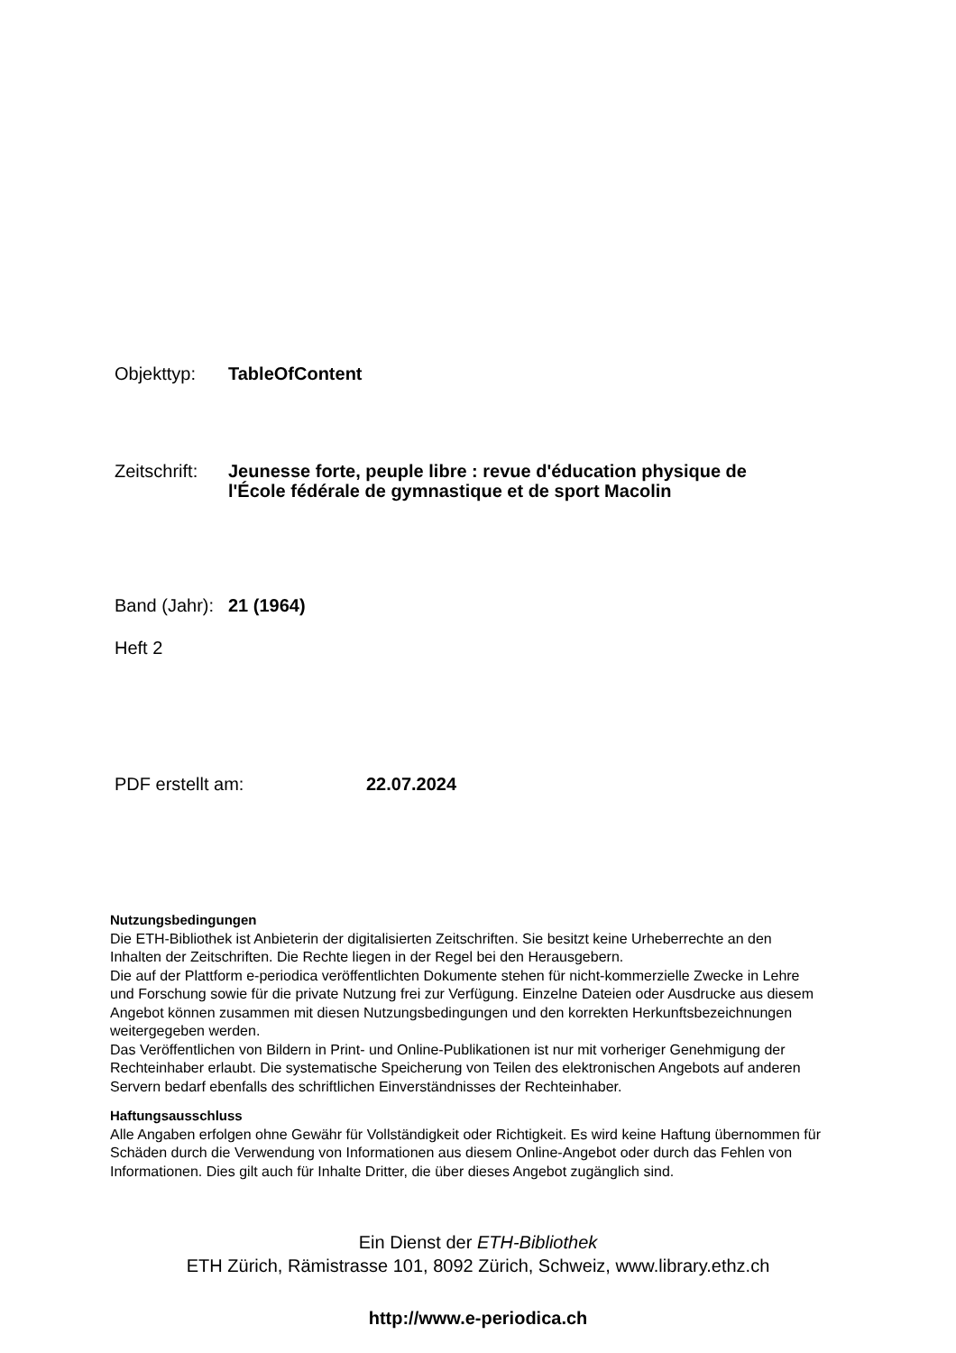Objekttyp: TableOfContent
Zeitschrift:
Jeunesse forte, peuple libre : revue d'éducation physique de
l'École fédérale de gymnastique et de sport Macolin
Band (Jahr):
21 (1964)
Heft 2
PDF erstellt am: 22.07.2024
Nutzungsbedingungen
Die ETH-Bibliothek ist Anbieterin der digitalisierten Zeitschriften. Sie besitzt keine Urheberrechte an den Inhalten der Zeitschriften. Die Rechte liegen in der Regel bei den Herausgebern.
Die auf der Plattform e-periodica veröffentlichten Dokumente stehen für nicht-kommerzielle Zwecke in Lehre und Forschung sowie für die private Nutzung frei zur Verfügung. Einzelne Dateien oder Ausdrucke aus diesem Angebot können zusammen mit diesen Nutzungsbedingungen und den korrekten Herkunftsbezeichnungen weitergegeben werden.
Das Veröffentlichen von Bildern in Print- und Online-Publikationen ist nur mit vorheriger Genehmigung der Rechteinhaber erlaubt. Die systematische Speicherung von Teilen des elektronischen Angebots auf anderen Servern bedarf ebenfalls des schriftlichen Einverständnisses der Rechteinhaber.
Haftungsausschluss
Alle Angaben erfolgen ohne Gewähr für Vollständigkeit oder Richtigkeit. Es wird keine Haftung übernommen für Schäden durch die Verwendung von Informationen aus diesem Online-Angebot oder durch das Fehlen von Informationen. Dies gilt auch für Inhalte Dritter, die über dieses Angebot zugänglich sind.
Ein Dienst der ETH-Bibliothek
ETH Zürich, Rämistrasse 101, 8092 Zürich, Schweiz, www.library.ethz.ch
http://www.e-periodica.ch